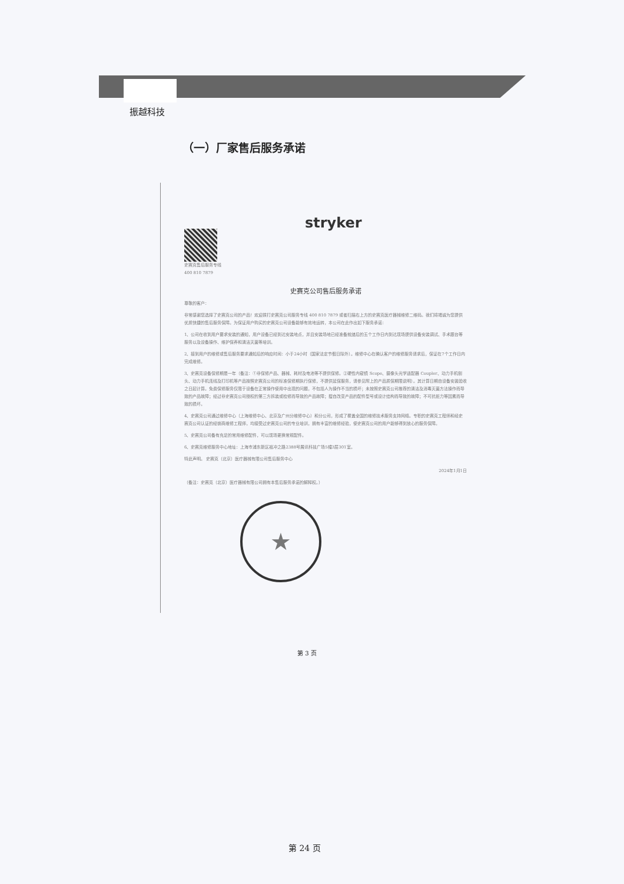振越科技
（一）厂家售后服务承诺
stryker
史赛克售后服务专线
400 810 7879
史赛克公司售后服务承诺
尊敬的客户：
非常感谢您选择了史赛克公司的产品！欢迎拨打史赛克公司服务专线 400 810 7879 或者扫描右上方的史赛克医疗器械维修二维码。我们将竭诚为您提供优质快捷的售后服务保障。为保证用户购买的史赛克公司设备能够有效地运转，本公司在此作出如下服务承诺：
1、公司在收到用户要求安装的通知，用户设备已经到达安装地点，并且安装场地已经准备就绪后的五个工作日内到达现场提供设备安装调试、手术跟台等服务以及设备操作、维护保养和清洁灭菌等培训。
2、接到用户的维修或售后服务要求通知后的响应时间：小于24小时（国家法定节假日除外）。维修中心在确认客户的维修服务请求后，保证在7个工作日内完成维修。
3、史赛克设备保修期是一年（备注：①非保修产品、器械、耗材及电池等不提供保修。②硬性内窥镜 Scope、摄像头光学适配器 Coupler、动力手机刨头、动力手机连线及打印机等产品按照史赛克公司的标准保修期执行保修，不提供延保服务，请参见附上的产品质保期限说明）。其计算日期自设备安装验收之日起计算。免费保修服务仅限于设备在正常操作使用中出现的问题，不包括人为操作不当的损坏；未按照史赛克公司推荐的清洁及消毒灭菌方法操作而导致的产品故障；经过非史赛克公司授权的第三方拆装或检修而导致的产品故障；擅自改变产品的配件型号或设计结构而导致的故障；不可抗拒力等因素而导致的损坏。
4、史赛克公司通过维修中心（上海维修中心、北京及广州分维修中心）和分公司，形成了覆盖全国的维修技术服务支持网络。专职的史赛克工程师和经史赛克公司认证的经销商维修工程师，均接受过史赛克公司的专业培训，拥有丰富的维修经验，使史赛克公司的用户能够得到放心的服务保障。
5、史赛克公司备有充足的常用维修配件，可以现场更换常规配件。
6、史赛克维修服务中心地址：上海市浦东新区祖冲之路2388号展讯科技广场5幢3层301室。
特此声明。 史赛克（北京）医疗器械有限公司售后服务中心
2024年1月1日
（备注：史赛克（北京）医疗器械有限公司拥有本售后服务承诺的解释权。）
★
第 3 页
第 24 页